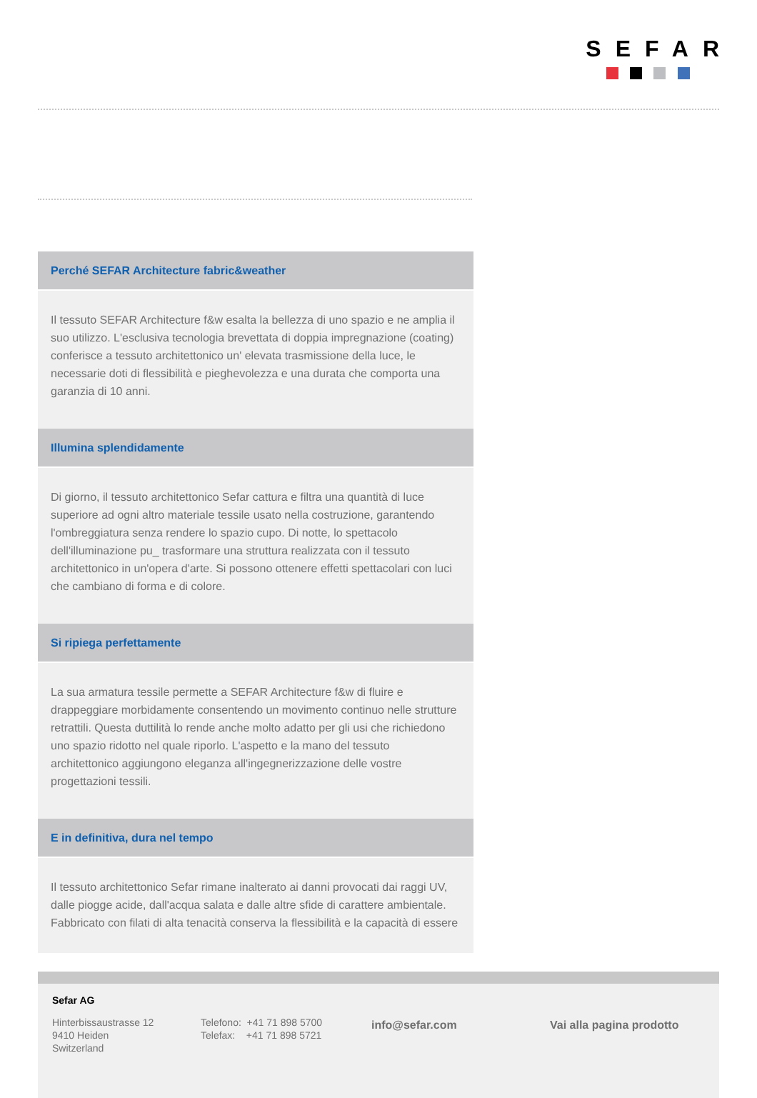SEFAR
Perché SEFAR Architecture fabric&weather
Il tessuto SEFAR Architecture f&w esalta la bellezza di uno spazio e ne amplia il suo utilizzo. L'esclusiva tecnologia brevettata di doppia impregnazione (coating) conferisce a tessuto architettonico un' elevata trasmissione della luce, le necessarie doti di flessibilità e pieghevolezza e una durata che comporta una garanzia di 10 anni.
Illumina splendidamente
Di giorno, il tessuto architettonico Sefar cattura e filtra una quantità di luce superiore ad ogni altro materiale tessile usato nella costruzione, garantendo l'ombreggiatura senza rendere lo spazio cupo. Di notte, lo spettacolo dell'illuminazione pu_ trasformare una struttura realizzata con il tessuto architettonico in un'opera d'arte. Si possono ottenere effetti spettacolari con luci che cambiano di forma e di colore.
Si ripiega perfettamente
La sua armatura tessile permette a SEFAR Architecture f&w di fluire e drappeggiare morbidamente consentendo un movimento continuo nelle strutture retrattili. Questa duttilità lo rende anche molto adatto per gli usi che richiedono uno spazio ridotto nel quale riporlo. L'aspetto e la mano del tessuto architettonico aggiungono eleganza all'ingegnerizzazione delle vostre progettazioni tessili.
E in definitiva, dura nel tempo
Il tessuto architettonico Sefar rimane inalterato ai danni provocati dai raggi UV, dalle piogge acide, dall'acqua salata e dalle altre sfide di carattere ambientale. Fabbricato con filati di alta tenacità conserva la flessibilità e la capacità di essere
Sefar AG
Hinterbissaustrasse 12
9410 Heiden
Switzerland
Telefono: +41 71 898 5700
Telefax: +41 71 898 5721
info@sefar.com Vai alla pagina prodotto